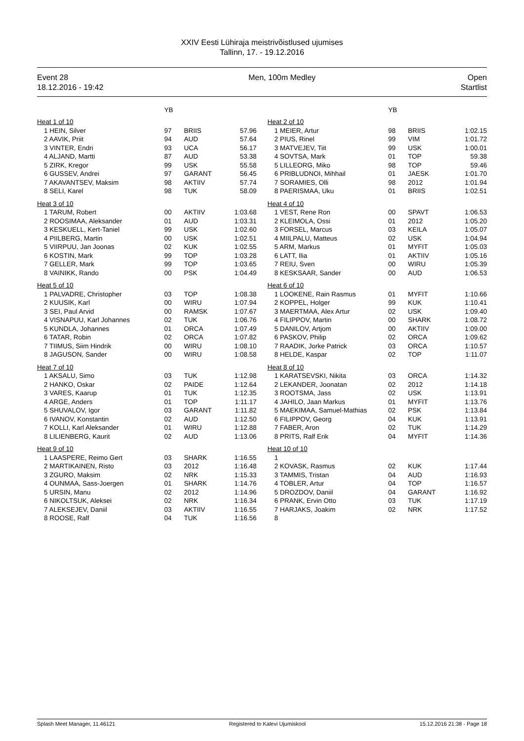XXIV Eesti Lühiraja meistrivõistlused ujumises
Tallinn, 17. - 19.12.2016
Event 28
18.12.2016 - 19:42
Men, 100m Medley Open
Startlist
| | YB | | |
| --- | --- | --- | --- |
| Heat 1 of 10 | | | |
| 1 HEIN, Silver | 97 | BRIIS | 57.96 |
| 2 AAVIK, Priit | 94 | AUD | 57.64 |
| 3 VINTER, Endri | 93 | UCA | 56.17 |
| 4 ALJAND, Martti | 87 | AUD | 53.38 |
| 5 ZIRK, Kregor | 99 | USK | 55.58 |
| 6 GUSSEV, Andrei | 97 | GARANT | 56.45 |
| 7 AKAVANTSEV, Maksim | 98 | AKTIIV | 57.74 |
| 8 SELI, Karel | 98 | TUK | 58.09 |
| Heat 3 of 10 | | | |
| 1 TARUM, Robert | 00 | AKTIIV | 1:03.68 |
| 2 ROOSIMAA, Aleksander | 01 | AUD | 1:03.31 |
| 3 KESKUELL, Kert-Taniel | 99 | USK | 1:02.60 |
| 4 PIILBERG, Martin | 00 | USK | 1:02.51 |
| 5 VIIRPUU, Jan Joonas | 02 | KUK | 1:02.55 |
| 6 KOSTIN, Mark | 99 | TOP | 1:03.28 |
| 7 GELLER, Mark | 99 | TOP | 1:03.65 |
| 8 VAINIKK, Rando | 00 | PSK | 1:04.49 |
| Heat 5 of 10 | | | |
| 1 PALVADRE, Christopher | 03 | TOP | 1:08.38 |
| 2 KUUSIK, Karl | 00 | WIRU | 1:07.94 |
| 3 SEI, Paul Arvid | 00 | RAMSK | 1:07.67 |
| 4 VISNAPUU, Karl Johannes | 02 | TUK | 1:06.76 |
| 5 KUNDLA, Johannes | 01 | ORCA | 1:07.49 |
| 6 TATAR, Robin | 02 | ORCA | 1:07.82 |
| 7 TIIMUS, Siim Hindrik | 00 | WIRU | 1:08.10 |
| 8 JAGUSON, Sander | 00 | WIRU | 1:08.58 |
| Heat 7 of 10 | | | |
| 1 AKSALU, Simo | 03 | TUK | 1:12.98 |
| 2 HANKO, Oskar | 02 | PAIDE | 1:12.64 |
| 3 VARES, Kaarup | 01 | TUK | 1:12.35 |
| 4 ARGE, Anders | 01 | TOP | 1:11.17 |
| 5 SHUVALOV, Igor | 03 | GARANT | 1:11.82 |
| 6 IVANOV, Konstantin | 02 | AUD | 1:12.50 |
| 7 KOLLI, Karl Aleksander | 01 | WIRU | 1:12.88 |
| 8 LILIENBERG, Kaurit | 02 | AUD | 1:13.06 |
| Heat 9 of 10 | | | |
| 1 LAASPERE, Reimo Gert | 03 | SHARK | 1:16.55 |
| 2 MARTIKAINEN, Risto | 03 | 2012 | 1:16.48 |
| 3 ZGURO, Maksim | 02 | NRK | 1:15.33 |
| 4 OUNMAA, Sass-Joergen | 01 | SHARK | 1:14.76 |
| 5 URSIN, Manu | 02 | 2012 | 1:14.96 |
| 6 NIKOLTSUK, Aleksei | 02 | NRK | 1:16.34 |
| 7 ALEKSEJEV, Daniil | 03 | AKTIIV | 1:16.55 |
| 8 ROOSE, Ralf | 04 | TUK | 1:16.56 |
| | YB | | |
| --- | --- | --- | --- |
| Heat 2 of 10 | | | |
| 1 MEIER, Artur | 98 | BRIIS | 1:02.15 |
| 2 PIUS, Rinel | 99 | VIM | 1:01.72 |
| 3 MATVEJEV, Tiit | 99 | USK | 1:00.01 |
| 4 SOVTSA, Mark | 01 | TOP | 59.38 |
| 5 LILLEORG, Miko | 98 | TOP | 59.46 |
| 6 PRIBLUDNOI, Mihhail | 01 | JAESK | 1:01.70 |
| 7 SORAMIES, Olli | 98 | 2012 | 1:01.94 |
| 8 PAERISMAA, Uku | 01 | BRIIS | 1:02.51 |
| Heat 4 of 10 | | | |
| 1 VEST, Rene Ron | 00 | SPAVT | 1:06.53 |
| 2 KLEIMOLA, Ossi | 01 | 2012 | 1:05.20 |
| 3 FORSEL, Marcus | 03 | KEILA | 1:05.07 |
| 4 MIILPALU, Matteus | 02 | USK | 1:04.94 |
| 5 ARM, Markus | 01 | MYFIT | 1:05.03 |
| 6 LATT, Ilia | 01 | AKTIIV | 1:05.16 |
| 7 REIU, Sven | 00 | WIRU | 1:05.39 |
| 8 KESKSAAR, Sander | 00 | AUD | 1:06.53 |
| Heat 6 of 10 | | | |
| 1 LOOKENE, Rain Rasmus | 01 | MYFIT | 1:10.66 |
| 2 KOPPEL, Holger | 99 | KUK | 1:10.41 |
| 3 MAERTMAA, Alex Artur | 02 | USK | 1:09.40 |
| 4 FILIPPOV, Martin | 00 | SHARK | 1:08.72 |
| 5 DANILOV, Artjom | 00 | AKTIIV | 1:09.00 |
| 6 PASKOV, Philip | 02 | ORCA | 1:09.62 |
| 7 RAADIK, Jorke Patrick | 03 | ORCA | 1:10.57 |
| 8 HELDE, Kaspar | 02 | TOP | 1:11.07 |
| Heat 8 of 10 | | | |
| 1 KARATSEVSKI, Nikita | 03 | ORCA | 1:14.32 |
| 2 LEKANDER, Joonatan | 02 | 2012 | 1:14.18 |
| 3 ROOTSMA, Jass | 02 | USK | 1:13.91 |
| 4 JAHILO, Jaan Markus | 01 | MYFIT | 1:13.76 |
| 5 MAEKIMAA, Samuel-Mathias | 02 | PSK | 1:13.84 |
| 6 FILIPPOV, Georg | 04 | KUK | 1:13.91 |
| 7 FABER, Aron | 02 | TUK | 1:14.29 |
| 8 PRITS, Ralf Erik | 04 | MYFIT | 1:14.36 |
| Heat 10 of 10 | | | |
| 1 | | | |
| 2 KOVASK, Rasmus | 02 | KUK | 1:17.44 |
| 3 TAMMIS, Tristan | 04 | AUD | 1:16.93 |
| 4 TOBLER, Artur | 04 | TOP | 1:16.57 |
| 5 DROZDOV, Daniil | 04 | GARANT | 1:16.92 |
| 6 PRANK, Ervin Otto | 03 | TUK | 1:17.19 |
| 7 HARJAKS, Joakim | 02 | NRK | 1:17.52 |
| 8 | | | |
Splash Meet Manager, 11.46121 Registered to Kalevi Ujumiskool 15.12.2016 21:38 - Page 18